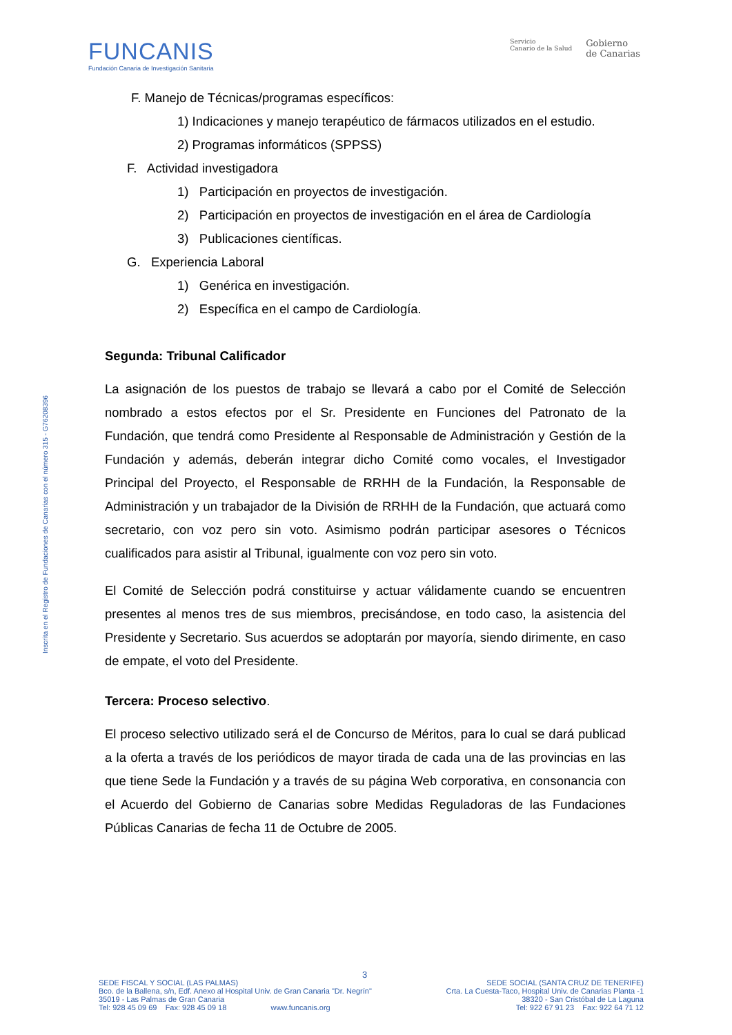FUNCANIS
Fundación Canaria de Investigación Sanitaria
Servicio
Canario de la Salud
Gobierno
de Canarias
Inscrita en el Registro de Fundaciones de Canarias con el número 315 - G76208396
F. Manejo de Técnicas/programas específicos:
1) Indicaciones y manejo terapéutico de fármacos utilizados en el estudio.
2) Programas informáticos (SPPSS)
F. Actividad investigadora
1) Participación en proyectos de investigación.
2) Participación en proyectos de investigación en el área de Cardiología
3) Publicaciones científicas.
G. Experiencia Laboral
1) Genérica en investigación.
2) Específica en el campo de Cardiología.
Segunda: Tribunal Calificador
La asignación de los puestos de trabajo se llevará a cabo por el Comité de Selección nombrado a estos efectos por el Sr. Presidente en Funciones del Patronato de la Fundación, que tendrá como Presidente al Responsable de Administración y Gestión de la Fundación y además, deberán integrar dicho Comité como vocales, el Investigador Principal del Proyecto, el Responsable de RRHH de la Fundación, la Responsable de Administración y un trabajador de la División de RRHH de la Fundación, que actuará como secretario, con voz pero sin voto. Asimismo podrán participar asesores o Técnicos cualificados para asistir al Tribunal, igualmente con voz pero sin voto.
El Comité de Selección podrá constituirse y actuar válidamente cuando se encuentren presentes al menos tres de sus miembros, precisándose, en todo caso, la asistencia del Presidente y Secretario. Sus acuerdos se adoptarán por mayoría, siendo dirimente, en caso de empate, el voto del Presidente.
Tercera: Proceso selectivo.
El proceso selectivo utilizado será el de Concurso de Méritos, para lo cual se dará publicad a la oferta a través de los periódicos de mayor tirada de cada una de las provincias en las que tiene Sede la Fundación y a través de su página Web corporativa, en consonancia con el Acuerdo del Gobierno de Canarias sobre Medidas Reguladoras de las Fundaciones Públicas Canarias de fecha 11 de Octubre de 2005.
3
SEDE FISCAL Y SOCIAL (LAS PALMAS)
Bco. de la Ballena, s/n, Edf. Anexo al Hospital Univ. de Gran Canaria "Dr. Negrín"
35019 - Las Palmas de Gran Canaria
Tel: 928 45 09 69 Fax: 928 45 09 18 www.funcanis.org
SEDE SOCIAL (SANTA CRUZ DE TENERIFE)
Crta. La Cuesta-Taco, Hospital Univ. de Canarias Planta -1
38320 - San Cristóbal de La Laguna
Tel: 922 67 91 23 Fax: 922 64 71 12